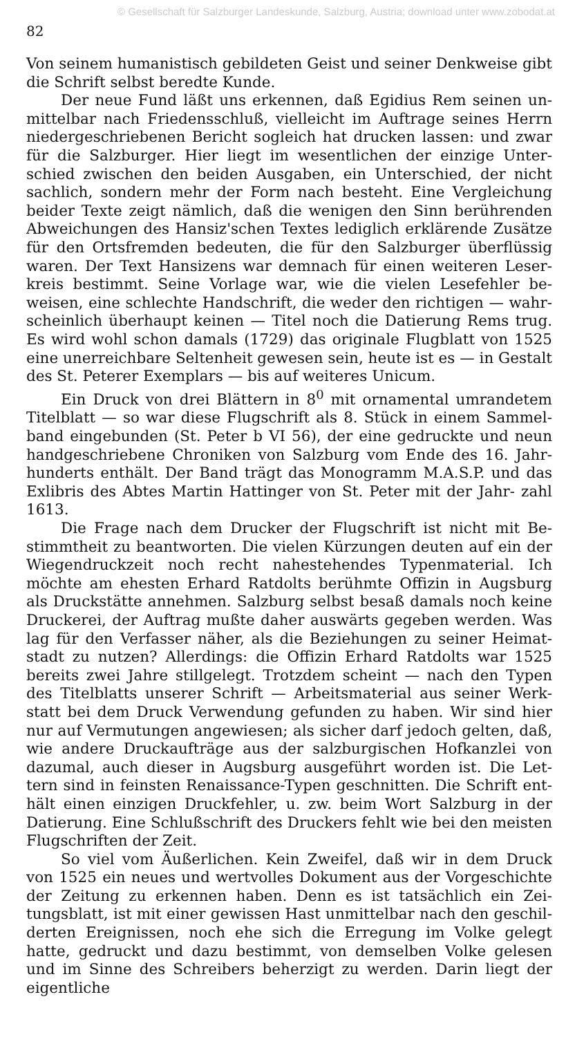© Gesellschaft für Salzburger Landeskunde, Salzburg, Austria; download unter www.zobodat.at
82
Von seinem humanistisch gebildeten Geist und seiner Denkweise gibt die Schrift selbst beredte Kunde.
Der neue Fund läßt uns erkennen, daß Egidius Rem seinen un- mittelbar nach Friedensschluß, vielleicht im Auftrage seines Herrn niedergeschriebenen Bericht sogleich hat drucken lassen: und zwar für die Salzburger. Hier liegt im wesentlichen der einzige Unter- schied zwischen den beiden Ausgaben, ein Unterschied, der nicht sachlich, sondern mehr der Form nach besteht. Eine Vergleichung beider Texte zeigt nämlich, daß die wenigen den Sinn berührenden Abweichungen des Hansiz'schen Textes lediglich erklärende Zusätze für den Ortsfremden bedeuten, die für den Salzburger überflüssig waren. Der Text Hansizens war demnach für einen weiteren Leser- kreis bestimmt. Seine Vorlage war, wie die vielen Lesefehler be- weisen, eine schlechte Handschrift, die weder den richtigen — wahr- scheinlich überhaupt keinen — Titel noch die Datierung Rems trug. Es wird wohl schon damals (1729) das originale Flugblatt von 1525 eine unerreichbare Seltenheit gewesen sein, heute ist es — in Gestalt des St. Peterer Exemplars — bis auf weiteres Unicum.
Ein Druck von drei Blättern in 8<sup>0</sup> mit ornamental umrandetem Titelblatt — so war diese Flugschrift als 8. Stück in einem Sammel- band eingebunden (St. Peter b VI 56), der eine gedruckte und neun handgeschriebene Chroniken von Salzburg vom Ende des 16. Jahr- hunderts enthält. Der Band trägt das Monogramm M.A.S.P. und das Exlibris des Abtes Martin Hattinger von St. Peter mit der Jahr- zahl 1613.
Die Frage nach dem Drucker der Flugschrift ist nicht mit Be- stimmtheit zu beantworten. Die vielen Kürzungen deuten auf ein der Wiegendruckzeit noch recht nahestehendes Typenmaterial. Ich möchte am ehesten Erhard Ratdolts berühmte Offizin in Augsburg als Druckstätte annehmen. Salzburg selbst besaß damals noch keine Druckerei, der Auftrag mußte daher auswärts gegeben werden. Was lag für den Verfasser näher, als die Beziehungen zu seiner Heimat- stadt zu nutzen? Allerdings: die Offizin Erhard Ratdolts war 1525 bereits zwei Jahre stillgelegt. Trotzdem scheint — nach den Typen des Titelblatts unserer Schrift — Arbeitsmaterial aus seiner Werk- statt bei dem Druck Verwendung gefunden zu haben. Wir sind hier nur auf Vermutungen angewiesen; als sicher darf jedoch gelten, daß, wie andere Druckaufträge aus der salzburgischen Hofkanzlei von dazumal, auch dieser in Augsburg ausgeführt worden ist. Die Let- tern sind in feinsten Renaissance-Typen geschnitten. Die Schrift ent- hält einen einzigen Druckfehler, u. zw. beim Wort Salzburg in der Datierung. Eine Schlußschrift des Druckers fehlt wie bei den meisten Flugschriften der Zeit.
So viel vom Äußerlichen. Kein Zweifel, daß wir in dem Druck von 1525 ein neues und wertvolles Dokument aus der Vorgeschichte der Zeitung zu erkennen haben. Denn es ist tatsächlich ein Zei- tungsblatt, ist mit einer gewissen Hast unmittelbar nach den geschil- derten Ereignissen, noch ehe sich die Erregung im Volke gelegt hatte, gedruckt und dazu bestimmt, von demselben Volke gelesen und im Sinne des Schreibers beherzigt zu werden. Darin liegt der eigentliche